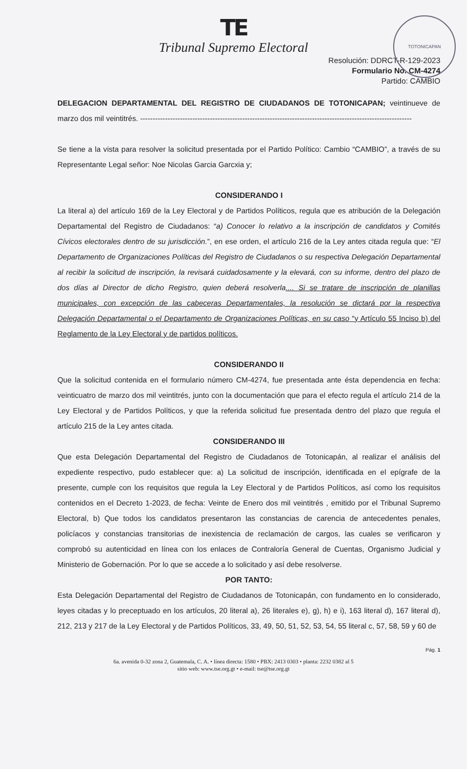TOTONICAPAN
TE
Tribunal Supremo Electoral
Resolución: DDRCT-R-129-2023
Formulario No. CM-4274
Partido: CAMBIO
DELEGACION DEPARTAMENTAL DEL REGISTRO DE CIUDADANOS DE TOTONICAPAN; veintinueve de marzo dos mil veintitrés. -------------------------------------------------------------------------------------------------------------
Se tiene a la vista para resolver la solicitud presentada por el Partido Político: Cambio “CAMBIO”, a través de su Representante Legal señor: Noe Nicolas Garcia Garcxia y;
CONSIDERANDO I
La literal a) del artículo 169 de la Ley Electoral y de Partidos Políticos, regula que es atribución de la Delegación Departamental del Registro de Ciudadanos: “a) Conocer lo relativo a la inscripción de candidatos y Comités Cívicos electorales dentro de su jurisdicción.”, en ese orden, el artículo 216 de la Ley antes citada regula que: “El Departamento de Organizaciones Políticas del Registro de Ciudadanos o su respectiva Delegación Departamental al recibir la solicitud de inscripción, la revisará cuidadosamente y la elevará, con su informe, dentro del plazo de dos días al Director de dicho Registro, quien deberá resolverla.... Si se tratare de inscripción de planillas municipales, con excepción de las cabeceras Departamentales, la resolución se dictará por la respectiva Delegación Departamental o el Departamento de Organizaciones Políticas, en su caso “y Artículo 55 Inciso b) del Reglamento de la Ley Electoral y de partidos políticos.
CONSIDERANDO II
Que la solicitud contenida en el formulario número CM-4274, fue presentada ante ésta dependencia en fecha: veinticuatro de marzo dos mil veintitrés, junto con la documentación que para el efecto regula el artículo 214 de la Ley Electoral y de Partidos Políticos, y que la referida solicitud fue presentada dentro del plazo que regula el artículo 215 de la Ley antes citada.
CONSIDERANDO III
Que esta Delegación Departamental del Registro de Ciudadanos de Totonicapán, al realizar el análisis del expediente respectivo, pudo establecer que: a) La solicitud de inscripción, identificada en el epígrafe de la presente, cumple con los requisitos que regula la Ley Electoral y de Partidos Políticos, así como los requisitos contenidos en el Decreto 1-2023, de fecha: Veinte de Enero dos mil veintitrés , emitido por el Tribunal Supremo Electoral, b) Que todos los candidatos presentaron las constancias de carencia de antecedentes penales, policíacos y constancias transitorias de inexistencia de reclamación de cargos, las cuales se verificaron y comprobó su autenticidad en línea con los enlaces de Contraloría General de Cuentas, Organismo Judicial y Ministerio de Gobernación. Por lo que se accede a lo solicitado y así debe resolverse.
POR TANTO:
Esta Delegación Departamental del Registro de Ciudadanos de Totonicapán, con fundamento en lo considerado, leyes citadas y lo preceptuado en los artículos, 20 literal a), 26 literales e), g), h) e i), 163 literal d), 167 literal d), 212, 213 y 217 de la Ley Electoral y de Partidos Políticos, 33, 49, 50, 51, 52, 53, 54, 55 literal c, 57, 58, 59 y 60 de
Pág. 1
6a. avenida 0-32 zona 2, Guatemala, C. A. • línea directa: 1580 • PBX: 2413 0303 • planta: 2232 0382 al 5
sitio web: www.tse.org.gt • e-mail: tse@tse.org.gt